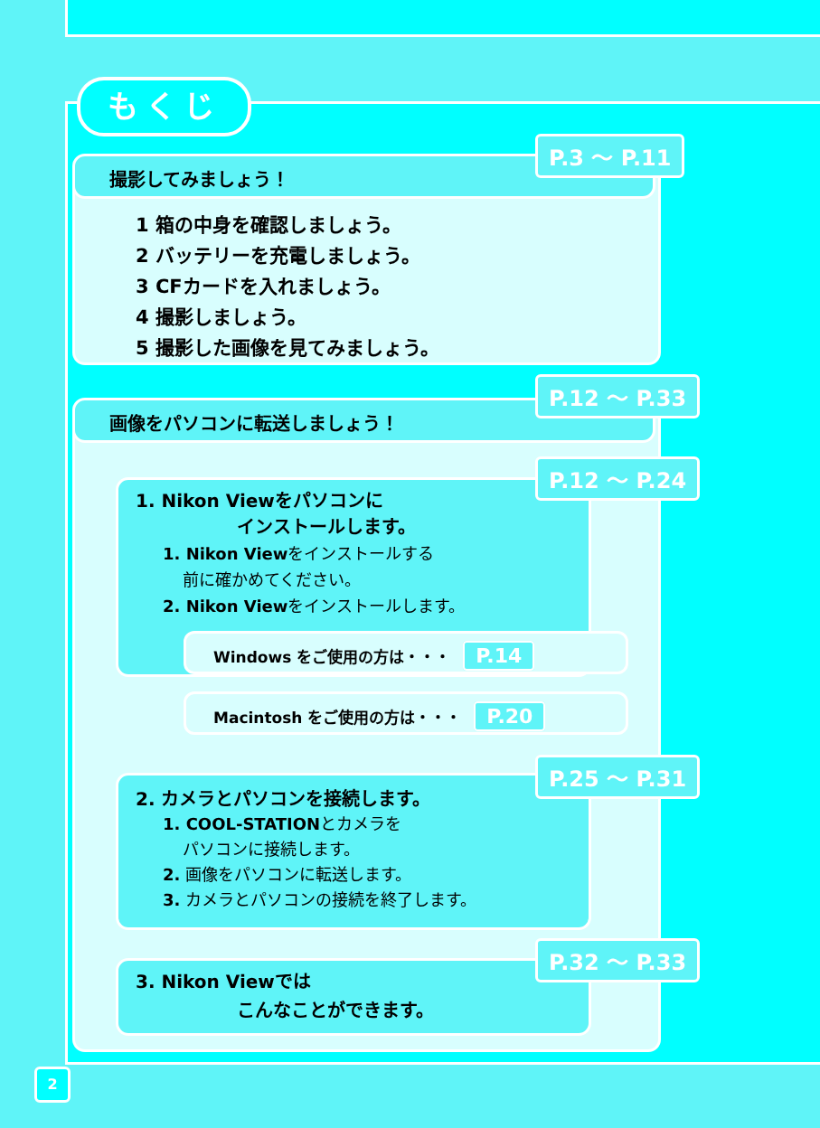もくじ
撮影してみましょう！
P.3 〜 P.11
1 箱の中身を確認しましょう。
2 バッテリーを充電しましょう。
3 CFカードを入れましょう。
4 撮影しましょう。
5 撮影した画像を見てみましょう。
画像をパソコンに転送しましょう！
P.12 〜 P.33
P.12 〜 P.24
1. Nikon Viewをパソコンに
インストールします。
1. Nikon Viewをインストールする
前に確かめてください。
2. Nikon Viewをインストールします。
Windows をご使用の方は・・・ P.14
Macintosh をご使用の方は・・・ P.20
P.25 〜 P.31
2. カメラとパソコンを接続します。
1. COOL-STATIONとカメラを
パソコンに接続します。
2. 画像をパソコンに転送します。
3. カメラとパソコンの接続を終了します。
P.32 〜 P.33
3. Nikon Viewでは
こんなことができます。
2